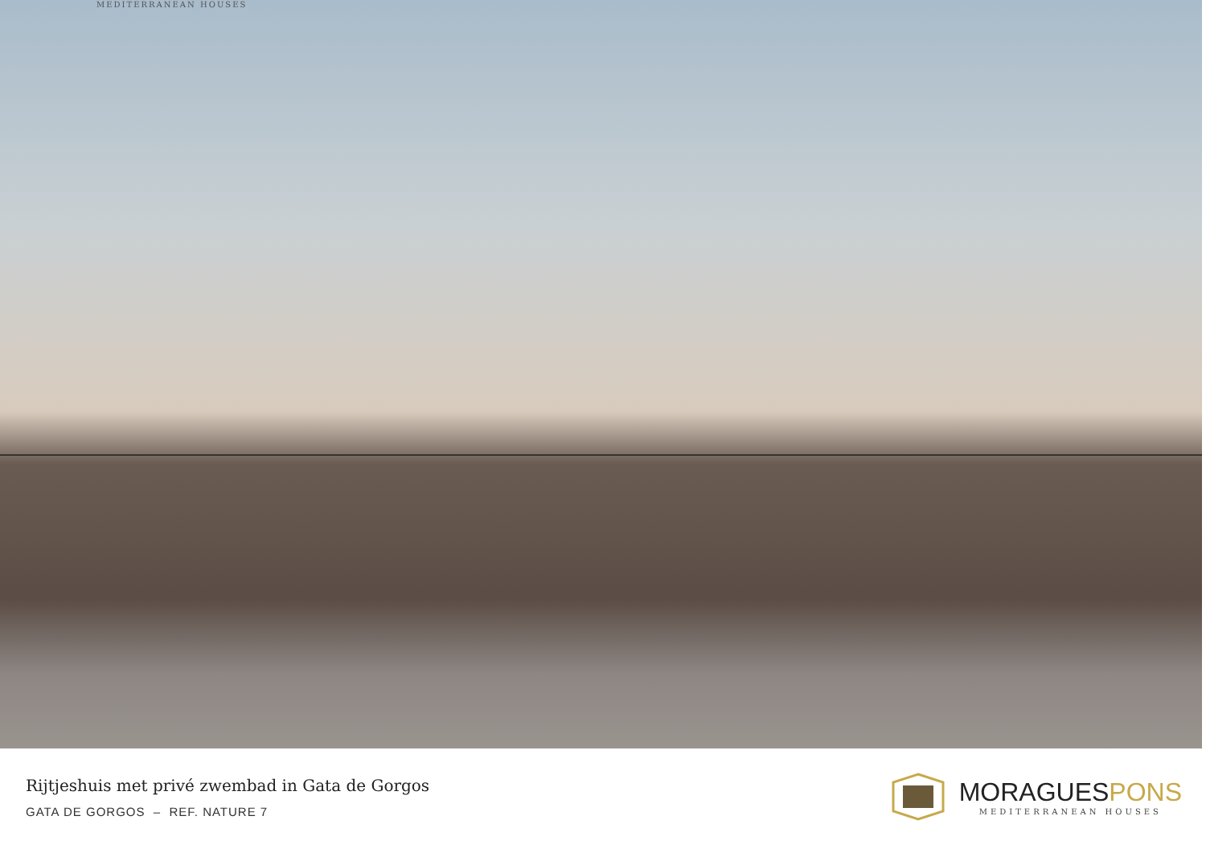MEDITERRANEAN HOUSES
Rijtjeshuis met privé zwembad in Gata de Gorgos
GATA DE GORGOS – REF. NATURE 7
MORAGUESPONS
MEDITERRANEAN HOUSES